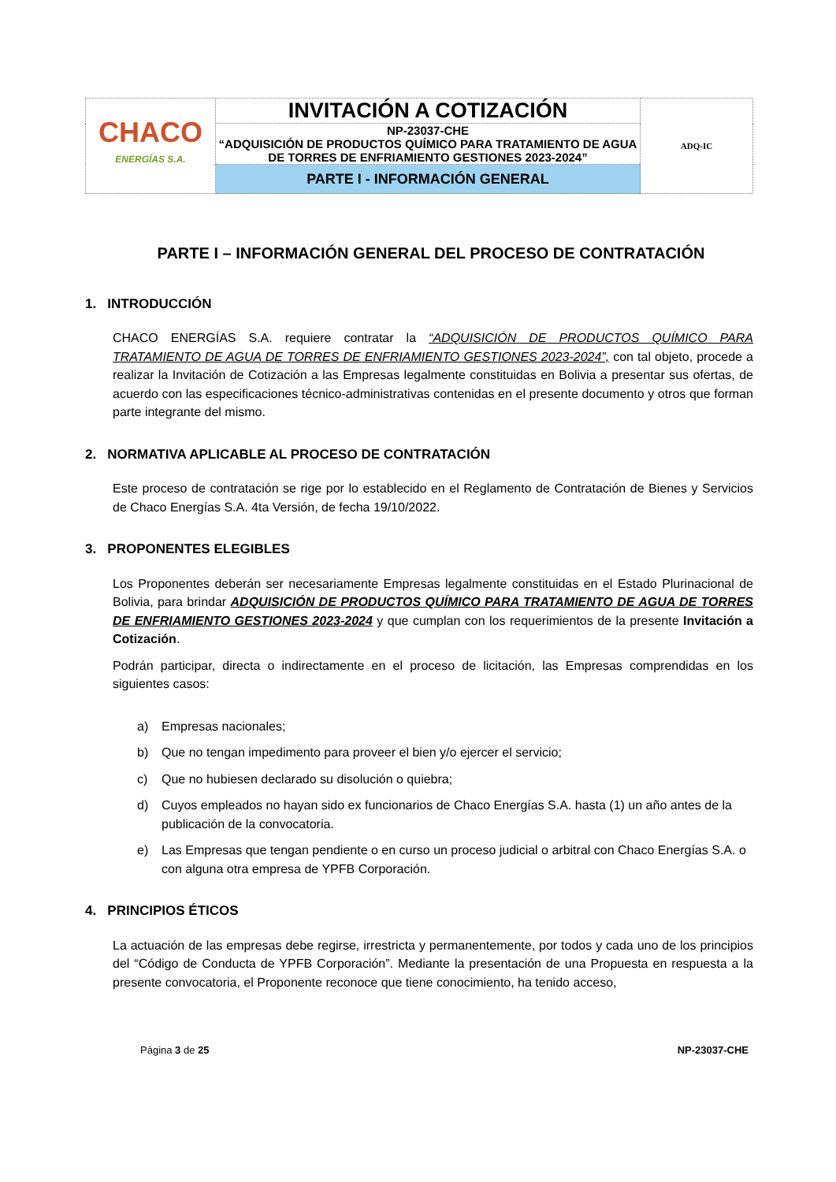| CHACO ENERGÍAS S.A. | INVITACIÓN A COTIZACIÓN | ADQ-IC |
| | NP-23037-CHE “ADQUISICIÓN DE PRODUCTOS QUÍMICO PARA TRATAMIENTO DE AGUA DE TORRES DE ENFRIAMIENTO GESTIONES 2023-2024” | |
| | PARTE I - INFORMACIÓN GENERAL | |
PARTE I – INFORMACIÓN GENERAL DEL PROCESO DE CONTRATACIÓN
1. INTRODUCCIÓN
CHACO ENERGÍAS S.A. requiere contratar la “ADQUISICIÓN DE PRODUCTOS QUÍMICO PARA TRATAMIENTO DE AGUA DE TORRES DE ENFRIAMIENTO GESTIONES 2023-2024”, con tal objeto, procede a realizar la Invitación de Cotización a las Empresas legalmente constituidas en Bolivia a presentar sus ofertas, de acuerdo con las especificaciones técnico-administrativas contenidas en el presente documento y otros que forman parte integrante del mismo.
2. NORMATIVA APLICABLE AL PROCESO DE CONTRATACIÓN
Este proceso de contratación se rige por lo establecido en el Reglamento de Contratación de Bienes y Servicios de Chaco Energías S.A. 4ta Versión, de fecha 19/10/2022.
3. PROPONENTES ELEGIBLES
Los Proponentes deberán ser necesariamente Empresas legalmente constituidas en el Estado Plurinacional de Bolivia, para brindar ADQUISICIÓN DE PRODUCTOS QUÍMICO PARA TRATAMIENTO DE AGUA DE TORRES DE ENFRIAMIENTO GESTIONES 2023-2024 y que cumplan con los requerimientos de la presente Invitación a Cotización.
Podrán participar, directa o indirectamente en el proceso de licitación, las Empresas comprendidas en los siguientes casos:
a) Empresas nacionales;
b) Que no tengan impedimento para proveer el bien y/o ejercer el servicio;
c) Que no hubiesen declarado su disolución o quiebra;
d) Cuyos empleados no hayan sido ex funcionarios de Chaco Energías S.A. hasta (1) un año antes de la publicación de la convocatoria.
e) Las Empresas que tengan pendiente o en curso un proceso judicial o arbitral con Chaco Energías S.A. o con alguna otra empresa de YPFB Corporación.
4. PRINCIPIOS ÉTICOS
La actuación de las empresas debe regirse, irrestricta y permanentemente, por todos y cada uno de los principios del “Código de Conducta de YPFB Corporación”. Mediante la presentación de una Propuesta en respuesta a la presente convocatoria, el Proponente reconoce que tiene conocimiento, ha tenido acceso,
Página 3 de 25 NP-23037-CHE